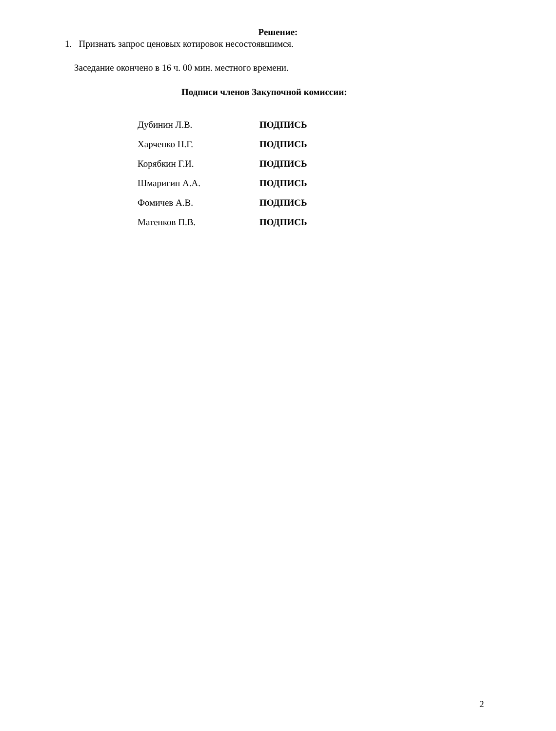Решение:
1. Признать запрос ценовых котировок несостоявшимся.
Заседание окончено в 16 ч. 00 мин. местного времени.
Подписи членов Закупочной комиссии:
| Дубинин Л.В. | ПОДПИСЬ |
| Харченко Н.Г. | ПОДПИСЬ |
| Корябкин Г.И. | ПОДПИСЬ |
| Шмаригин А.А. | ПОДПИСЬ |
| Фомичев А.В. | ПОДПИСЬ |
| Матенков П.В. | ПОДПИСЬ |
2